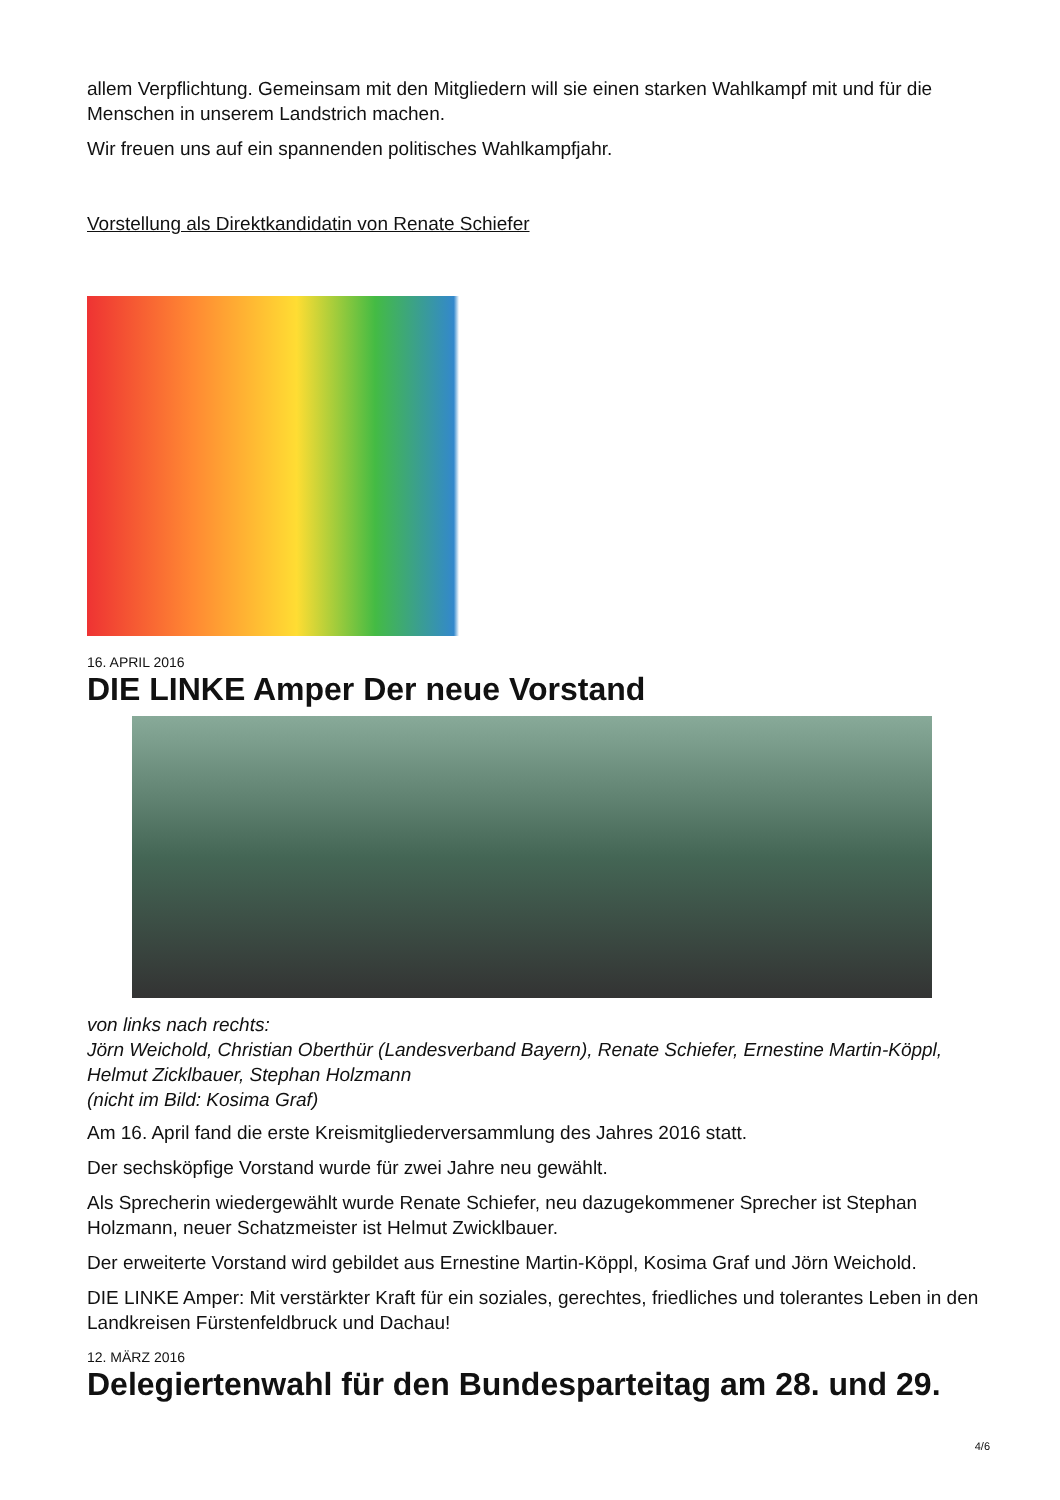allem Verpflichtung. Gemeinsam mit den Mitgliedern will sie einen starken Wahlkampf mit und für die Menschen in unserem Landstrich machen.
Wir freuen uns auf ein spannenden politisches Wahlkampfjahr.
Vorstellung als Direktkandidatin von Renate Schiefer
16. APRIL 2016
DIE LINKE Amper Der neue Vorstand
von links nach rechts:
Jörn Weichold, Christian Oberthür (Landesverband Bayern), Renate Schiefer, Ernestine Martin-Köppl, Helmut Zicklbauer, Stephan Holzmann
(nicht im Bild: Kosima Graf)
Am 16. April fand die erste Kreismitgliederversammlung des Jahres 2016 statt.
Der sechsköpfige Vorstand wurde für zwei Jahre neu gewählt.
Als Sprecherin wiedergewählt wurde Renate Schiefer, neu dazugekommener Sprecher ist Stephan Holzmann, neuer Schatzmeister ist Helmut Zwicklbauer.
Der erweiterte Vorstand wird gebildet aus Ernestine Martin-Köppl, Kosima Graf und Jörn Weichold.
DIE LINKE Amper: Mit verstärkter Kraft für ein soziales, gerechtes, friedliches und tolerantes Leben in den Landkreisen Fürstenfeldbruck und Dachau!
12. MÄRZ 2016
Delegiertenwahl für den Bundesparteitag am 28. und 29.
4/6